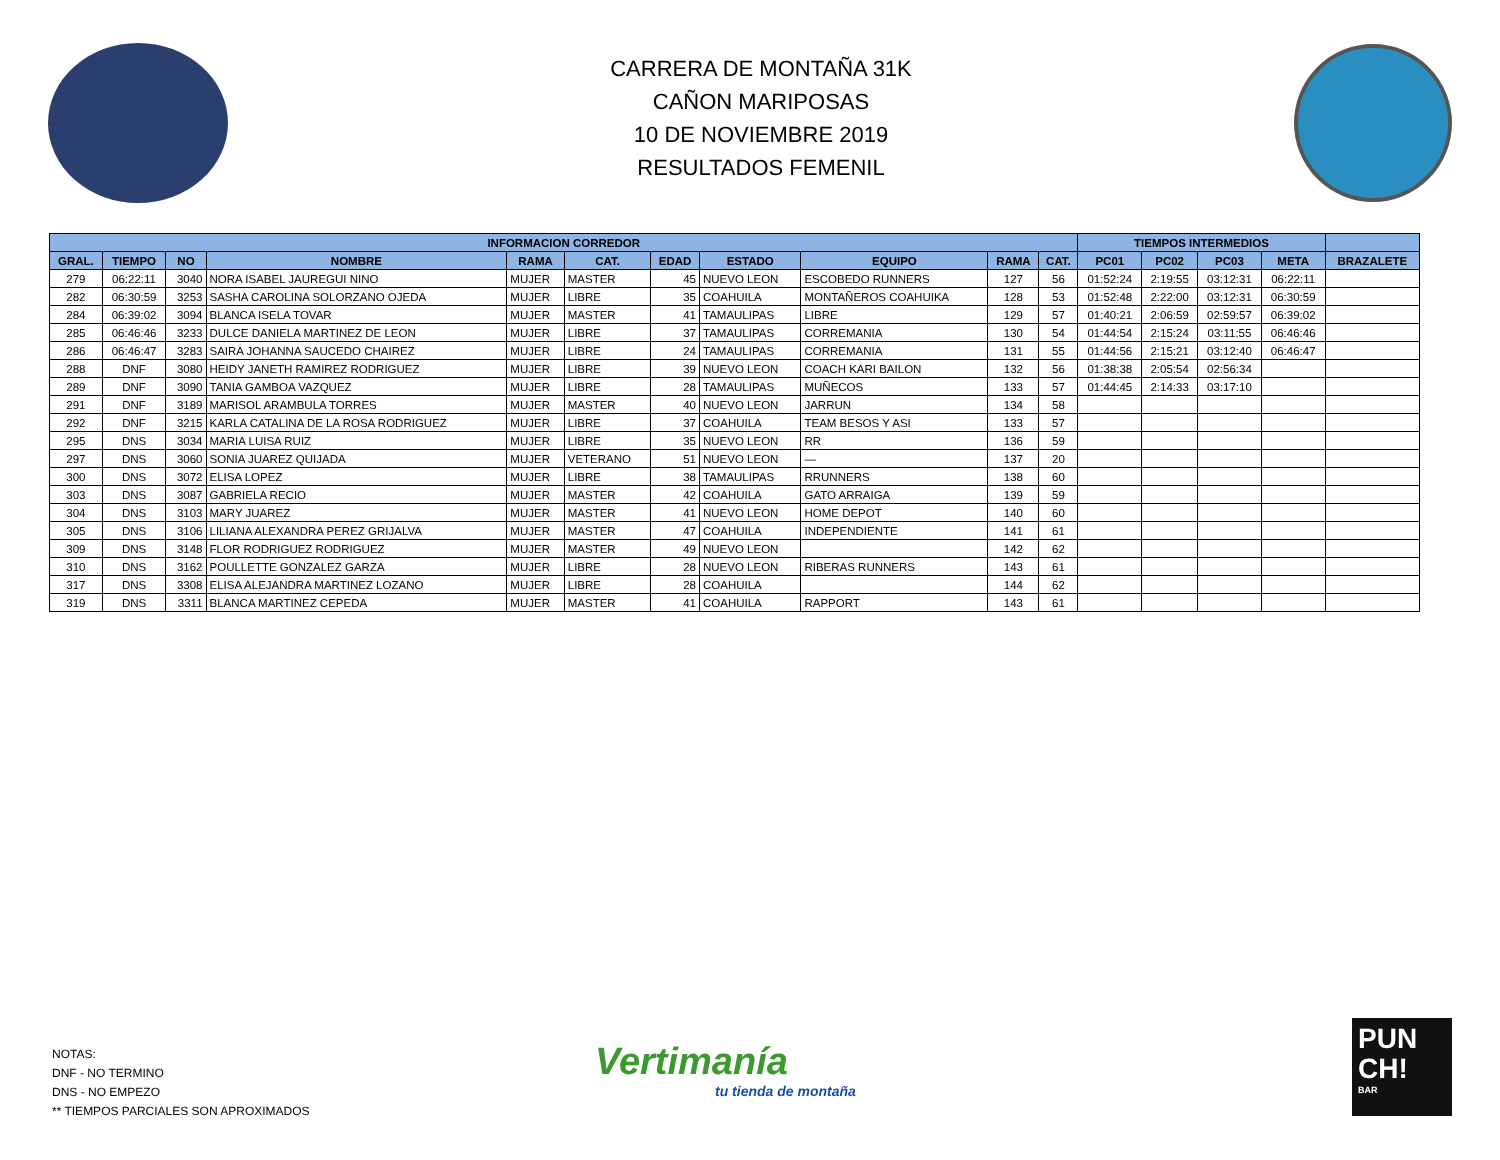CARRERA DE MONTAÑA 31K
CAÑON MARIPOSAS
10 DE NOVIEMBRE 2019
RESULTADOS FEMENIL
| INFORMACION CORREDOR | | | | | | | | | | | TIEMPOS INTERMEDIOS | | | | |
| --- | --- | --- | --- | --- | --- | --- | --- | --- | --- | --- | --- | --- | --- | --- | --- |
| GRAL. | TIEMPO | NO | NOMBRE | RAMA | CAT. | EDAD | ESTADO | EQUIPO | RAMA | CAT. | PC01 | PC02 | PC03 | META | BRAZALETE |
| 279 | 06:22:11 | 3040 | NORA ISABEL JAUREGUI NINO | MUJER | MASTER | 45 | NUEVO LEON | ESCOBEDO RUNNERS | 127 | 56 | 01:52:24 | 2:19:55 | 03:12:31 | 06:22:11 | |
| 282 | 06:30:59 | 3253 | SASHA CAROLINA SOLORZANO OJEDA | MUJER | LIBRE | 35 | COAHUILA | MONTAÑEROS COAHUIKA | 128 | 53 | 01:52:48 | 2:22:00 | 03:12:31 | 06:30:59 | |
| 284 | 06:39:02 | 3094 | BLANCA ISELA TOVAR | MUJER | MASTER | 41 | TAMAULIPAS | LIBRE | 129 | 57 | 01:40:21 | 2:06:59 | 02:59:57 | 06:39:02 | |
| 285 | 06:46:46 | 3233 | DULCE DANIELA MARTINEZ DE LEON | MUJER | LIBRE | 37 | TAMAULIPAS | CORREMANIA | 130 | 54 | 01:44:54 | 2:15:24 | 03:11:55 | 06:46:46 | |
| 286 | 06:46:47 | 3283 | SAIRA JOHANNA SAUCEDO CHAIREZ | MUJER | LIBRE | 24 | TAMAULIPAS | CORREMANIA | 131 | 55 | 01:44:56 | 2:15:21 | 03:12:40 | 06:46:47 | |
| 288 | DNF | 3080 | HEIDY JANETH RAMIREZ RODRIGUEZ | MUJER | LIBRE | 39 | NUEVO LEON | COACH KARI BAILON | 132 | 56 | 01:38:38 | 2:05:54 | 02:56:34 | | |
| 289 | DNF | 3090 | TANIA GAMBOA VAZQUEZ | MUJER | LIBRE | 28 | TAMAULIPAS | MUÑECOS | 133 | 57 | 01:44:45 | 2:14:33 | 03:17:10 | | |
| 291 | DNF | 3189 | MARISOL ARAMBULA TORRES | MUJER | MASTER | 40 | NUEVO LEON | JARRUN | 134 | 58 | | | | | |
| 292 | DNF | 3215 | KARLA CATALINA DE LA ROSA RODRIGUEZ | MUJER | LIBRE | 37 | COAHUILA | TEAM BESOS Y ASI | 133 | 57 | | | | | |
| 295 | DNS | 3034 | MARIA LUISA RUIZ | MUJER | LIBRE | 35 | NUEVO LEON | RR | 136 | 59 | | | | | |
| 297 | DNS | 3060 | SONIA JUAREZ QUIJADA | MUJER | VETERANO | 51 | NUEVO LEON | — | 137 | 20 | | | | | |
| 300 | DNS | 3072 | ELISA LOPEZ | MUJER | LIBRE | 38 | TAMAULIPAS | RRUNNERS | 138 | 60 | | | | | |
| 303 | DNS | 3087 | GABRIELA RECIO | MUJER | MASTER | 42 | COAHUILA | GATO ARRAIGA | 139 | 59 | | | | | |
| 304 | DNS | 3103 | MARY JUAREZ | MUJER | MASTER | 41 | NUEVO LEON | HOME DEPOT | 140 | 60 | | | | | |
| 305 | DNS | 3106 | LILIANA ALEXANDRA PEREZ GRIJALVA | MUJER | MASTER | 47 | COAHUILA | INDEPENDIENTE | 141 | 61 | | | | | |
| 309 | DNS | 3148 | FLOR RODRIGUEZ RODRIGUEZ | MUJER | MASTER | 49 | NUEVO LEON | | 142 | 62 | | | | | |
| 310 | DNS | 3162 | POULLETTE GONZALEZ GARZA | MUJER | LIBRE | 28 | NUEVO LEON | RIBERAS RUNNERS | 143 | 61 | | | | | |
| 317 | DNS | 3308 | ELISA ALEJANDRA MARTINEZ LOZANO | MUJER | LIBRE | 28 | COAHUILA | | 144 | 62 | | | | | |
| 319 | DNS | 3311 | BLANCA MARTINEZ CEPEDA | MUJER | MASTER | 41 | COAHUILA | RAPPORT | 143 | 61 | | | | | |
NOTAS:
DNF - NO TERMINO
DNS - NO EMPEZO
** TIEMPOS PARCIALES SON APROXIMADOS
Vertimanía
tu tienda de montaña
PUN
CH!
BAR